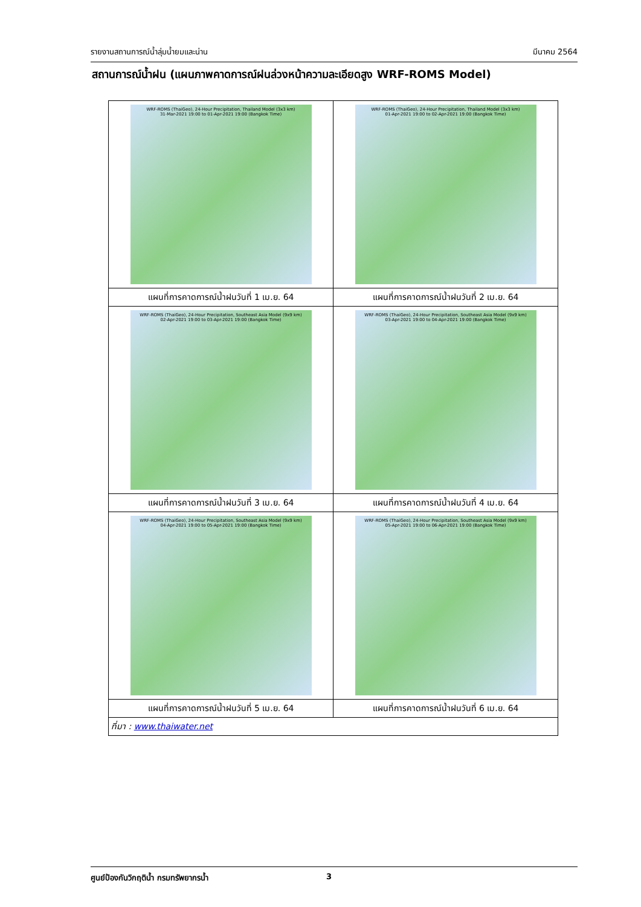รายงานสถานการณ์น้ำลุ่มน้ำยมและน่าน มีนาคม 2564
สถานการณ์น้ำฝน (แผนภาพคาดการณ์ฝนล่วงหน้าความละเอียดสูง WRF-ROMS Model)
| WRF-ROMS (ThaiGeo), 24-Hour Precipitation, Thailand Model (3x3 km) 31-Mar-2021 19:00 to 01-Apr-2021 19:00 (Bangkok Time) | WRF-ROMS (ThaiGeo), 24-Hour Precipitation, Thailand Model (3x3 km) 01-Apr-2021 19:00 to 02-Apr-2021 19:00 (Bangkok Time) |
| แผนที่การคาดการณ์น้ำฝนวันที่ 1 เม.ย. 64 | แผนที่การคาดการณ์น้ำฝนวันที่ 2 เม.ย. 64 |
| WRF-ROMS (ThaiGeo), 24-Hour Precipitation, Southeast Asia Model (9x9 km) 02-Apr-2021 19:00 to 03-Apr-2021 19:00 (Bangkok Time) | WRF-ROMS (ThaiGeo), 24-Hour Precipitation, Southeast Asia Model (9x9 km) 03-Apr-2021 19:00 to 04-Apr-2021 19:00 (Bangkok Time) |
| แผนที่การคาดการณ์น้ำฝนวันที่ 3 เม.ย. 64 | แผนที่การคาดการณ์น้ำฝนวันที่ 4 เม.ย. 64 |
| WRF-ROMS (ThaiGeo), 24-Hour Precipitation, Southeast Asia Model (9x9 km) 04-Apr-2021 19:00 to 05-Apr-2021 19:00 (Bangkok Time) | WRF-ROMS (ThaiGeo), 24-Hour Precipitation, Southeast Asia Model (9x9 km) 05-Apr-2021 19:00 to 06-Apr-2021 19:00 (Bangkok Time) |
| แผนที่การคาดการณ์น้ำฝนวันที่ 5 เม.ย. 64 | แผนที่การคาดการณ์น้ำฝนวันที่ 6 เม.ย. 64 |
| ที่มา : www.thaiwater.net | |
ศูนย์ป้องกันวิกฤติน้ำ กรมทรัพยากรน้ำ 3